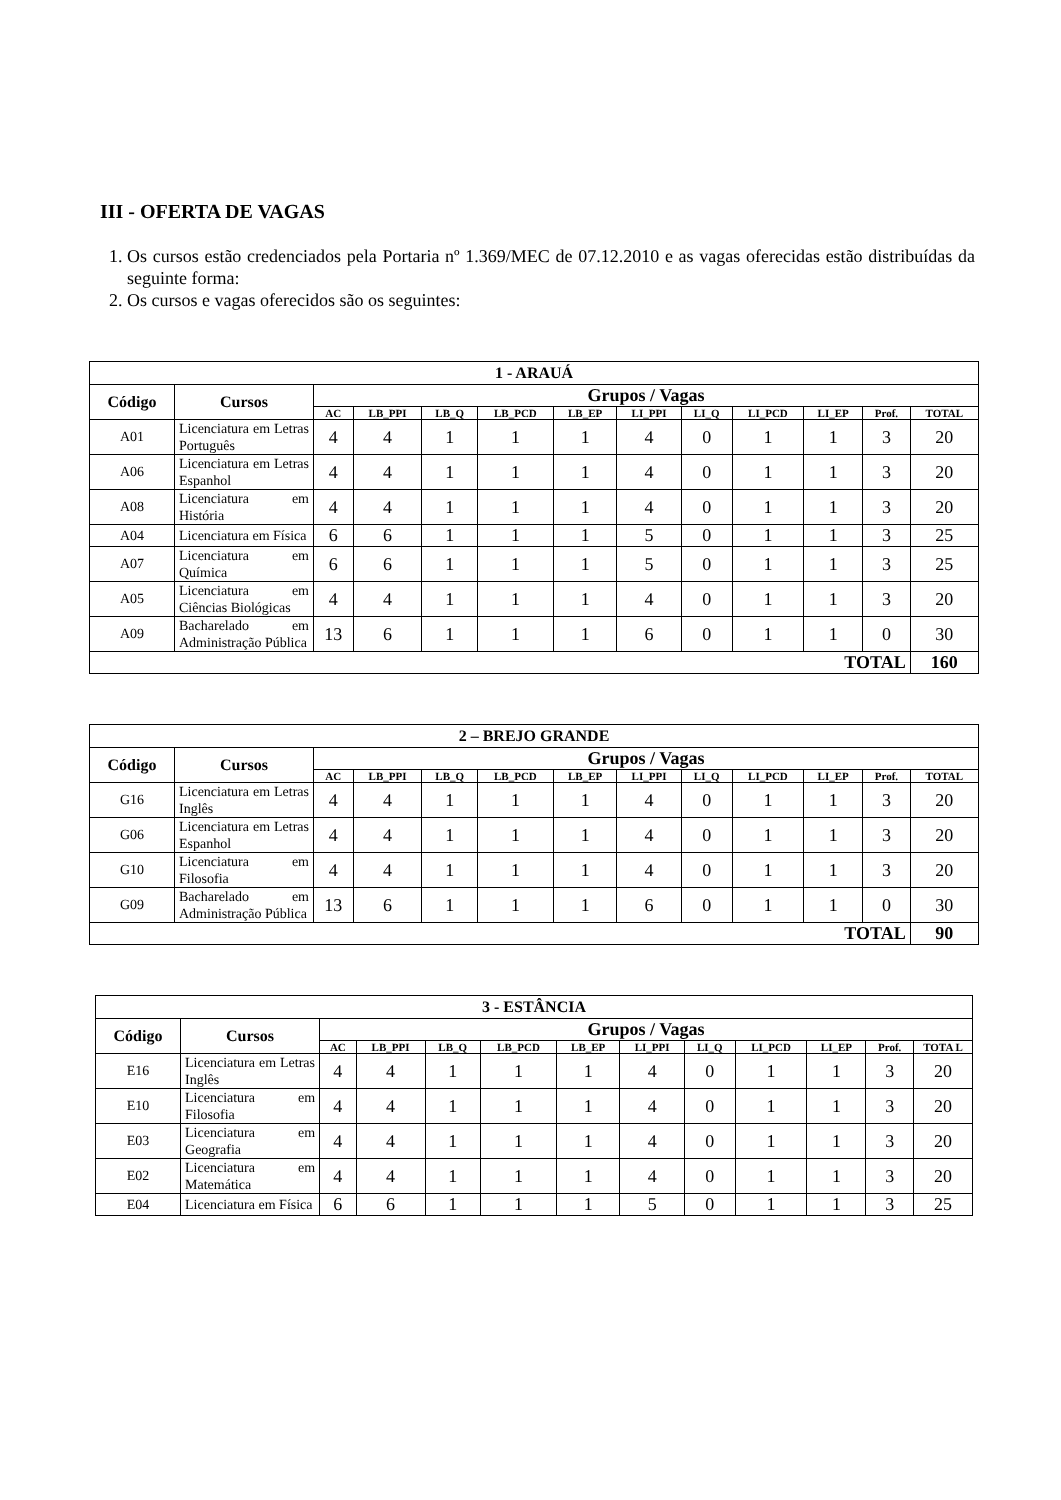III - OFERTA DE VAGAS
1. Os cursos estão credenciados pela Portaria nº 1.369/MEC de 07.12.2010 e as vagas oferecidas estão distribuídas da seguinte forma:
2. Os cursos e vagas oferecidos são os seguintes:
| 1 - ARAUÁ | | | | | | | | | | | | |
| Código | Cursos | Grupos / Vagas | | | | | | | | | | |
| | | AC | LB_PPI | LB_Q | LB_PCD | LB_EP | LI_PPI | LI_Q | LI_PCD | LI_EP | Prof. | TOTAL |
| A01 | Licenciatura em Letras Português | 4 | 4 | 1 | 1 | 1 | 4 | 0 | 1 | 1 | 3 | 20 |
| A06 | Licenciatura em Letras Espanhol | 4 | 4 | 1 | 1 | 1 | 4 | 0 | 1 | 1 | 3 | 20 |
| A08 | Licenciatura em História | 4 | 4 | 1 | 1 | 1 | 4 | 0 | 1 | 1 | 3 | 20 |
| A04 | Licenciatura em Física | 6 | 6 | 1 | 1 | 1 | 5 | 0 | 1 | 1 | 3 | 25 |
| A07 | Licenciatura em Química | 6 | 6 | 1 | 1 | 1 | 5 | 0 | 1 | 1 | 3 | 25 |
| A05 | Licenciatura em Ciências Biológicas | 4 | 4 | 1 | 1 | 1 | 4 | 0 | 1 | 1 | 3 | 20 |
| A09 | Bacharelado em Administração Pública | 13 | 6 | 1 | 1 | 1 | 6 | 0 | 1 | 1 | 0 | 30 |
| TOTAL | | | | | | | | | | | | 160 |
| 2 – BREJO GRANDE | | | | | | | | | | | | |
| Código | Cursos | Grupos / Vagas | | | | | | | | | | |
| | | AC | LB_PPI | LB_Q | LB_PCD | LB_EP | LI_PPI | LI_Q | LI_PCD | LI_EP | Prof. | TOTAL |
| G16 | Licenciatura em Letras Inglês | 4 | 4 | 1 | 1 | 1 | 4 | 0 | 1 | 1 | 3 | 20 |
| G06 | Licenciatura em Letras Espanhol | 4 | 4 | 1 | 1 | 1 | 4 | 0 | 1 | 1 | 3 | 20 |
| G10 | Licenciatura em Filosofia | 4 | 4 | 1 | 1 | 1 | 4 | 0 | 1 | 1 | 3 | 20 |
| G09 | Bacharelado em Administração Pública | 13 | 6 | 1 | 1 | 1 | 6 | 0 | 1 | 1 | 0 | 30 |
| TOTAL | | | | | | | | | | | | 90 |
| 3 - ESTÂNCIA | | | | | | | | | | | | |
| Código | Cursos | Grupos / Vagas | | | | | | | | | | |
| | | AC | LB_PPI | LB_Q | LB_PCD | LB_EP | LI_PPI | LI_Q | LI_PCD | LI_EP | Prof. | TOTA L |
| E16 | Licenciatura em Letras Inglês | 4 | 4 | 1 | 1 | 1 | 4 | 0 | 1 | 1 | 3 | 20 |
| E10 | Licenciatura em Filosofia | 4 | 4 | 1 | 1 | 1 | 4 | 0 | 1 | 1 | 3 | 20 |
| E03 | Licenciatura em Geografia | 4 | 4 | 1 | 1 | 1 | 4 | 0 | 1 | 1 | 3 | 20 |
| E02 | Licenciatura em Matemática | 4 | 4 | 1 | 1 | 1 | 4 | 0 | 1 | 1 | 3 | 20 |
| E04 | Licenciatura em Física | 6 | 6 | 1 | 1 | 1 | 5 | 0 | 1 | 1 | 3 | 25 |